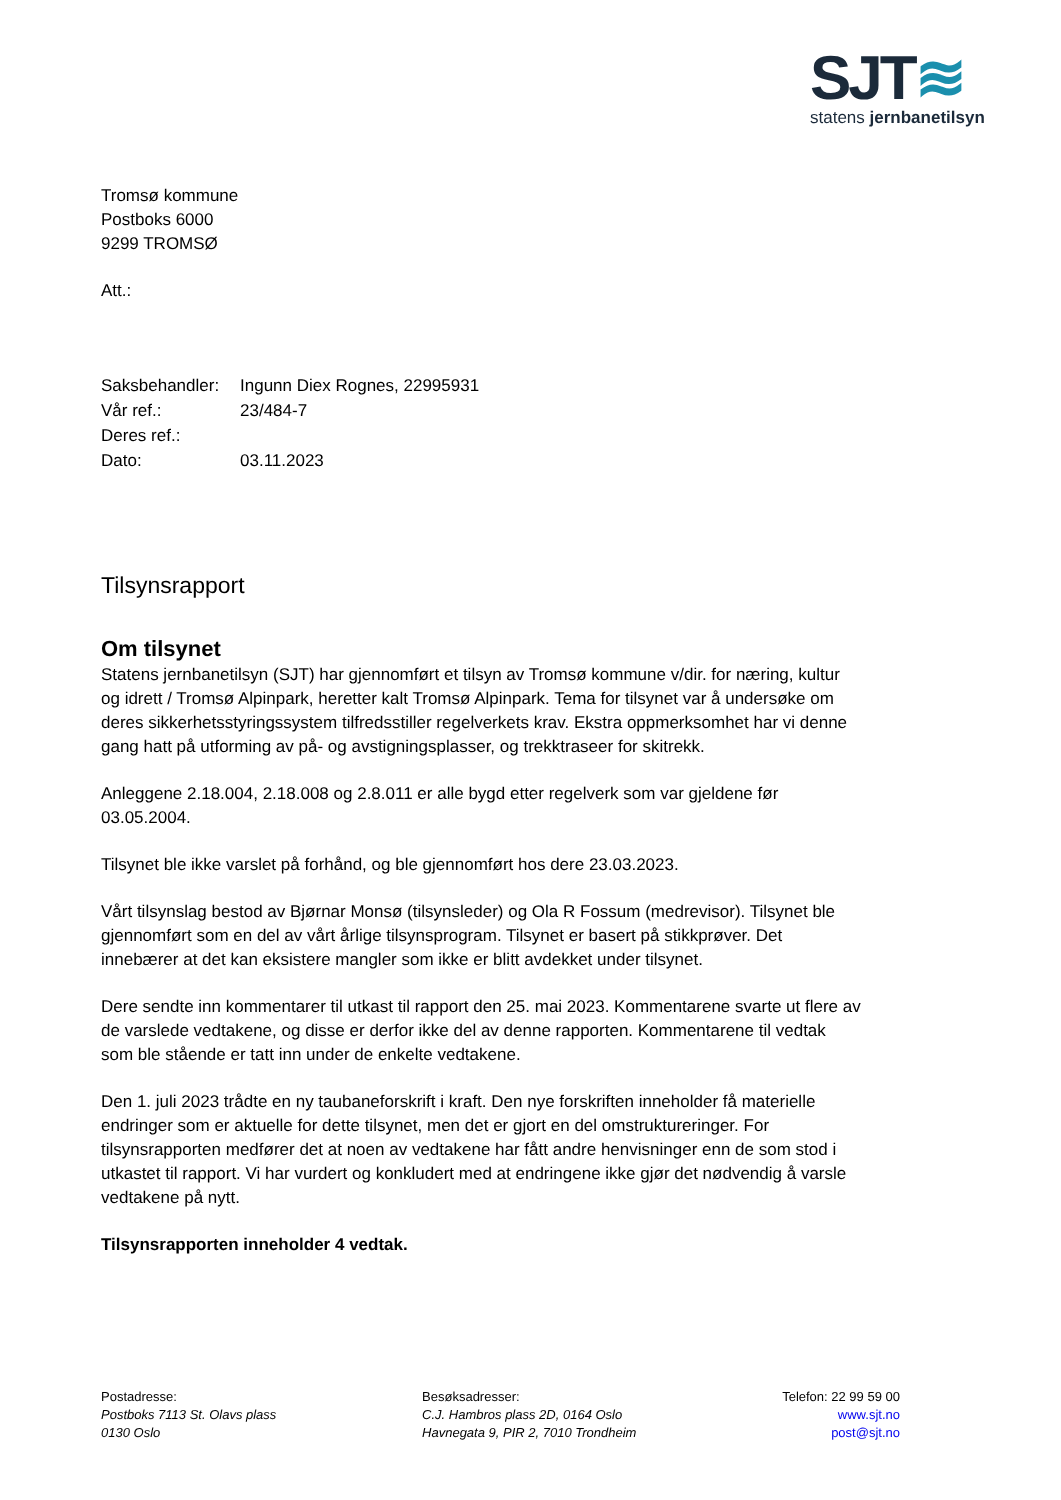SJT≋
statens jernbanetilsyn
Tromsø kommune
Postboks 6000
9299 TROMSØ
Att.:
| Saksbehandler: | Ingunn Diex Rognes, 22995931 |
| Vår ref.: | 23/484-7 |
| Deres ref.: | |
| Dato: | 03.11.2023 |
Tilsynsrapport
Om tilsynet
Statens jernbanetilsyn (SJT) har gjennomført et tilsyn av Tromsø kommune v/dir. for næring, kultur og idrett / Tromsø Alpinpark, heretter kalt Tromsø Alpinpark. Tema for tilsynet var å undersøke om deres sikkerhetsstyringssystem tilfredsstiller regelverkets krav. Ekstra oppmerksomhet har vi denne gang hatt på utforming av på- og avstigningsplasser, og trekktraseer for skitrekk.
Anleggene 2.18.004, 2.18.008 og 2.8.011 er alle bygd etter regelverk som var gjeldene før 03.05.2004.
Tilsynet ble ikke varslet på forhånd, og ble gjennomført hos dere 23.03.2023.
Vårt tilsynslag bestod av Bjørnar Monsø (tilsynsleder) og Ola R Fossum (medrevisor). Tilsynet ble gjennomført som en del av vårt årlige tilsynsprogram. Tilsynet er basert på stikkprøver. Det innebærer at det kan eksistere mangler som ikke er blitt avdekket under tilsynet.
Dere sendte inn kommentarer til utkast til rapport den 25. mai 2023. Kommentarene svarte ut flere av de varslede vedtakene, og disse er derfor ikke del av denne rapporten. Kommentarene til vedtak som ble stående er tatt inn under de enkelte vedtakene.
Den 1. juli 2023 trådte en ny taubaneforskrift i kraft. Den nye forskriften inneholder få materielle endringer som er aktuelle for dette tilsynet, men det er gjort en del omstruktureringer. For tilsynsrapporten medfører det at noen av vedtakene har fått andre henvisninger enn de som stod i utkastet til rapport. Vi har vurdert og konkludert med at endringene ikke gjør det nødvendig å varsle vedtakene på nytt.
Tilsynsrapporten inneholder 4 vedtak.
Postadresse:
Postboks 7113 St. Olavs plass
0130 Oslo
Besøksadresser:
C.J. Hambros plass 2D, 0164 Oslo
Havnegata 9, PIR 2, 7010 Trondheim
Telefon: 22 99 59 00
www.sjt.no
post@sjt.no